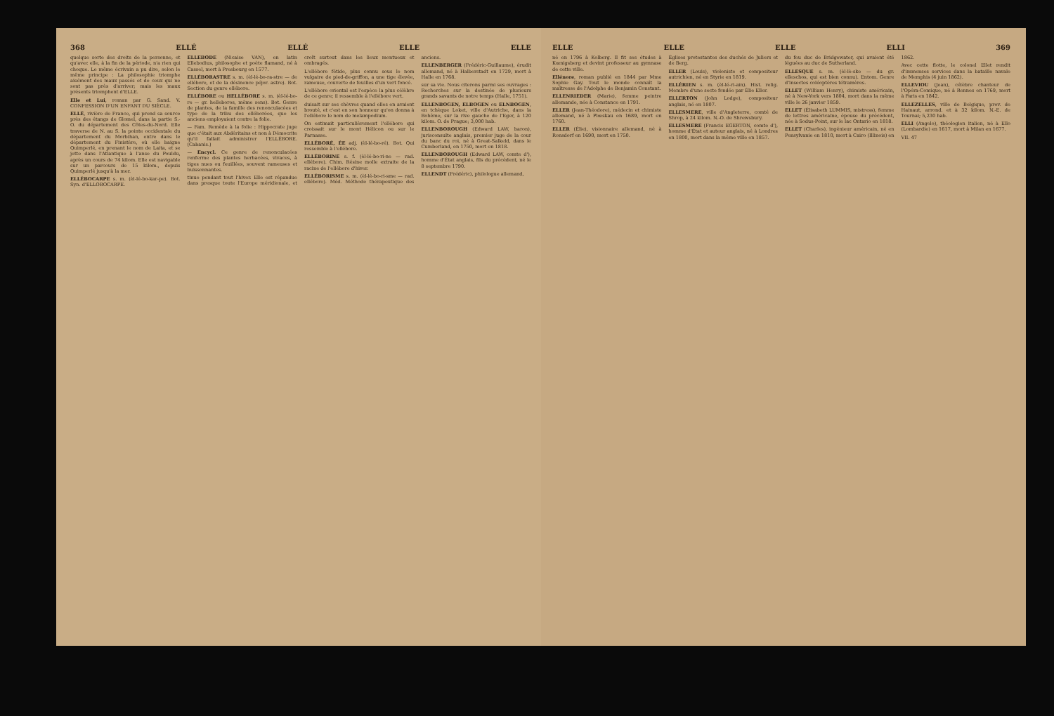368 ELLÉ ELLÉ ELLE ELLE
quelque sorte des droits de la personne, et qu'avec elle, à la fin de la période, n'a rien qui choque. Le même écrivain a pu dire, selon le même principe : La philosophie triomphe aisément des maux passés et de ceux qui ne sont pas près d'arriver; mais les maux présents triomphent d'ELLE.
Elle et Lui, roman par G. Sand. V. CONFESSION D'UN ENFANT DU SIÈCLE.
ELLÉ, rivière de France, qui prend sa source près des étangs de Glomel, dans la partie S.-O. du département des Côtes-du-Nord. Elle traverse de N. au S. la pointe occidentale du département du Morbihan, entre dans le département du Finistère, où elle baigne Quimperlé, en prenant le nom de Laita, et se jette dans l'Atlantique à l'anse du Pouldu, après un cours de 74 kilom. Elle est navigable sur un parcours de 15 kilom., depuis Quimperlé jusqu'à la mer.
ELLÉBOCARPE s. m. (èl-lé-bo-kar-pe). Bot. Syn. d'ELLOBOCARPE.
ELLEBODE (Nicaise VAN), en latin Ellebodius, philosophe et poète flamand, né à Cassel, mort à Presbourg en 1577.
ELLÉBORASTRE s. m. (èl-lé-bo-ra-stre — de ellébore, et de la désinence péjor. astre). Bot. Section du genre ellébore.
ELLÉBORE ou HELLÉBORE s. m. (èl-lé-bo-re — gr. helleboros, même sens). Bot. Genre de plantes, de la famille des renonculacées et type de la tribu des elléborées, que les anciens employaient contre la folie.
— Fam. Remède à la folie : Hippocrate juge que c'était aux Abdéritains et non à Démocrite qu'il fallait administrer l'ELLÉBORE. (Cabanis.)
— Encycl. Ce genre de renonculacées renferme des plantes herbacées, vivaces, à tiges nues ou feuillées, souvent rameuses et buissonnantes.
tinue pendant tout l'hiver. Elle est répandue dans presque toute l'Europe méridionale, et croît surtout dans les lieux montueux et ombragés.
L'ellébore fétide, plus connu sous le nom vulgaire de pied-de-griffon, a une tige élevée, rameuse, couverte de feuilles d'un vert foncé.
L'ellébore oriental est l'espèce la plus célèbre de ce genre; il ressemble à l'ellébore vert.
duisait sur ses chèvres quand elles en avaient brouté, et c'est en son honneur qu'on donna à l'ellébore le nom de melampodium.
On estimait particulièrement l'ellébore qui croissait sur le mont Hélicon ou sur le Parnasse.
ELLÉBORÉ, ÉE adj. (èl-lé-bo-ré). Bot. Qui ressemble à l'ellébore.
ELLÉBORINE s. f. (èl-lé-bo-ri-ne — rad. ellébore). Chim. Résine molle extraite de la racine de l'ellébore d'hiver.
ELLÉBORISME s. m. (èl-lé-bo-ri-sme — rad. ellébore). Méd. Méthode thérapeutique des anciens.
ELLENBERGER (Frédéric-Guillaume), érudit allemand, né à Halberstadt en 1729, mort à Halle en 1768.
sur sa vie. Nous citerons parmi ses ouvrages : Recherches sur la destinée de plusieurs grands savants de notre temps (Halle, 1751).
ELLENBOGEN, ELBOGEN ou ELNBOGEN, en tchèque Loket, ville d'Autriche, dans la Bohême, sur la rive gauche de l'Eger, à 120 kilom. O. de Prague; 3,000 hab.
ELLENBOROUGH (Edward LAW, baron), jurisconsulte anglais, premier juge de la cour du banc du roi, né à Great-Salkeld, dans le Cumberland, en 1750, mort en 1818.
ELLENBOROUGH (Edward LAW, comte d'), homme d'État anglais, fils du précédent, né le 8 septembre 1790.
ELLENDT (Frédéric), philologue allemand,
ELLE ELLE ELLE ELLI 369
né en 1796 à Kolberg. Il fit ses études à Kœnigsberg et devint professeur au gymnase de cette ville.
Ellénore, roman publié en 1844 par Mme Sophie Gay. Tout le monde connaît la maîtresse de l'Adolphe de Benjamin Constant.
ELLENRIEDER (Marie), femme peintre allemande, née à Constance en 1791.
ELLER (Jean-Théodore), médecin et chimiste allemand, né à Plœskau en 1689, mort en 1760.
ELLER (Élie), visionnaire allemand, né à Ronsdorf en 1690, mort en 1750.
Églises protestantes des duchés de Juliers et de Berg.
ELLER (Louis), violoniste et compositeur autrichien, né en Styrie en 1819.
ELLÉRIEN s. m. (èl-lé-ri-ain). Hist. relig. Membre d'une secte fondée par Élie Eller.
ELLERTON (John Lodge), compositeur anglais, né en 1807.
ELLESMERE, ville d'Angleterre, comté de Shrop, à 24 kilom. N.-O. de Shrewsbury.
ELLESMERE (Francis EGERTON, comte d'), homme d'État et auteur anglais, né à Londres en 1800, mort dans la même ville en 1857.
du feu duc de Bridgewater, qui avaient été léguées au duc de Sutherland.
ELLESQUE s. m. (èl-lè-ske — du gr. elleschos, qui est bien connu). Entom. Genre d'insectes coléoptères tétramères.
ELLET (William Henry), chimiste américain, né à New-York vers 1804, mort dans la même ville le 26 janvier 1859.
ELLET (Élisabeth LUMMIS, mistress), femme de lettres américaine, épouse du précédent, née à Sodus-Point, sur le lac Ontario en 1818.
ELLET (Charles), ingénieur américain, né en Pensylvanie en 1810, mort à Cairo (Illinois) en 1862.
Avec cette flotte, le colonel Ellet rendit d'immenses services dans la bataille navale de Memphis (4 juin 1862).
ELLEVIOU (Jean), célèbre chanteur de l'Opéra-Comique, né à Rennes en 1769, mort à Paris en 1842.
ELLEZELLES, ville de Belgique, prov. de Hainaut, arrond. et à 32 kilom. N.-E. de Tournai; 5,230 hab.
ELLI (Angelo), théologien italien, né à Ello (Lombardie) en 1617, mort à Milan en 1677.
VII. 47